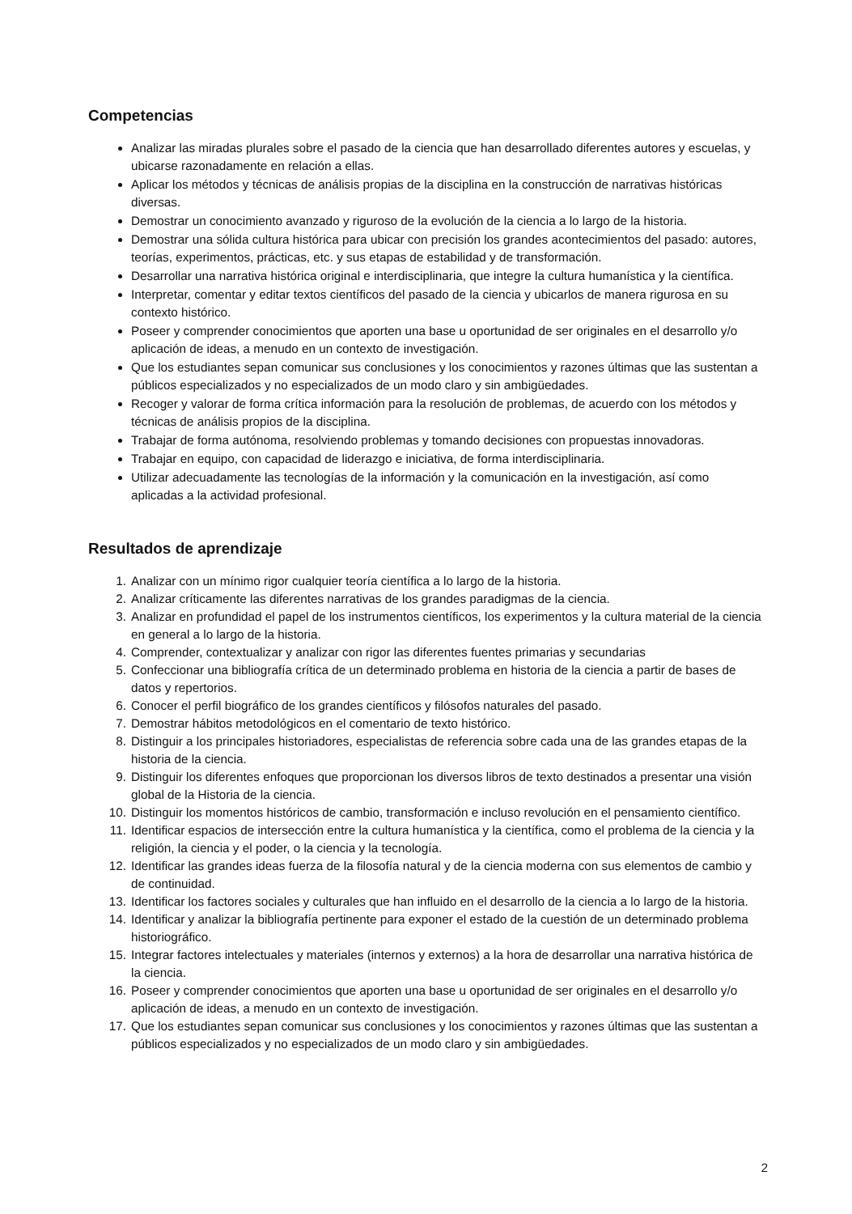Competencias
Analizar las miradas plurales sobre el pasado de la ciencia que han desarrollado diferentes autores y escuelas, y ubicarse razonadamente en relación a ellas.
Aplicar los métodos y técnicas de análisis propias de la disciplina en la construcción de narrativas históricas diversas.
Demostrar un conocimiento avanzado y riguroso de la evolución de la ciencia a lo largo de la historia.
Demostrar una sólida cultura histórica para ubicar con precisión los grandes acontecimientos del pasado: autores, teorías, experimentos, prácticas, etc. y sus etapas de estabilidad y de transformación.
Desarrollar una narrativa histórica original e interdisciplinaria, que integre la cultura humanística y la científica.
Interpretar, comentar y editar textos científicos del pasado de la ciencia y ubicarlos de manera rigurosa en su contexto histórico.
Poseer y comprender conocimientos que aporten una base u oportunidad de ser originales en el desarrollo y/o aplicación de ideas, a menudo en un contexto de investigación.
Que los estudiantes sepan comunicar sus conclusiones y los conocimientos y razones últimas que las sustentan a públicos especializados y no especializados de un modo claro y sin ambigüedades.
Recoger y valorar de forma crítica información para la resolución de problemas, de acuerdo con los métodos y técnicas de análisis propios de la disciplina.
Trabajar de forma autónoma, resolviendo problemas y tomando decisiones con propuestas innovadoras.
Trabajar en equipo, con capacidad de liderazgo e iniciativa, de forma interdisciplinaria.
Utilizar adecuadamente las tecnologías de la información y la comunicación en la investigación, así como aplicadas a la actividad profesional.
Resultados de aprendizaje
1. Analizar con un mínimo rigor cualquier teoría científica a lo largo de la historia.
2. Analizar críticamente las diferentes narrativas de los grandes paradigmas de la ciencia.
3. Analizar en profundidad el papel de los instrumentos científicos, los experimentos y la cultura material de la ciencia en general a lo largo de la historia.
4. Comprender, contextualizar y analizar con rigor las diferentes fuentes primarias y secundarias
5. Confeccionar una bibliografía crítica de un determinado problema en historia de la ciencia a partir de bases de datos y repertorios.
6. Conocer el perfil biográfico de los grandes científicos y filósofos naturales del pasado.
7. Demostrar hábitos metodológicos en el comentario de texto histórico.
8. Distinguir a los principales historiadores, especialistas de referencia sobre cada una de las grandes etapas de la historia de la ciencia.
9. Distinguir los diferentes enfoques que proporcionan los diversos libros de texto destinados a presentar una visión global de la Historia de la ciencia.
10. Distinguir los momentos históricos de cambio, transformación e incluso revolución en el pensamiento científico.
11. Identificar espacios de intersección entre la cultura humanística y la científica, como el problema de la ciencia y la religión, la ciencia y el poder, o la ciencia y la tecnología.
12. Identificar las grandes ideas fuerza de la filosofía natural y de la ciencia moderna con sus elementos de cambio y de continuidad.
13. Identificar los factores sociales y culturales que han influido en el desarrollo de la ciencia a lo largo de la historia.
14. Identificar y analizar la bibliografía pertinente para exponer el estado de la cuestión de un determinado problema historiográfico.
15. Integrar factores intelectuales y materiales (internos y externos) a la hora de desarrollar una narrativa histórica de la ciencia.
16. Poseer y comprender conocimientos que aporten una base u oportunidad de ser originales en el desarrollo y/o aplicación de ideas, a menudo en un contexto de investigación.
17. Que los estudiantes sepan comunicar sus conclusiones y los conocimientos y razones últimas que las sustentan a públicos especializados y no especializados de un modo claro y sin ambigüedades.
2